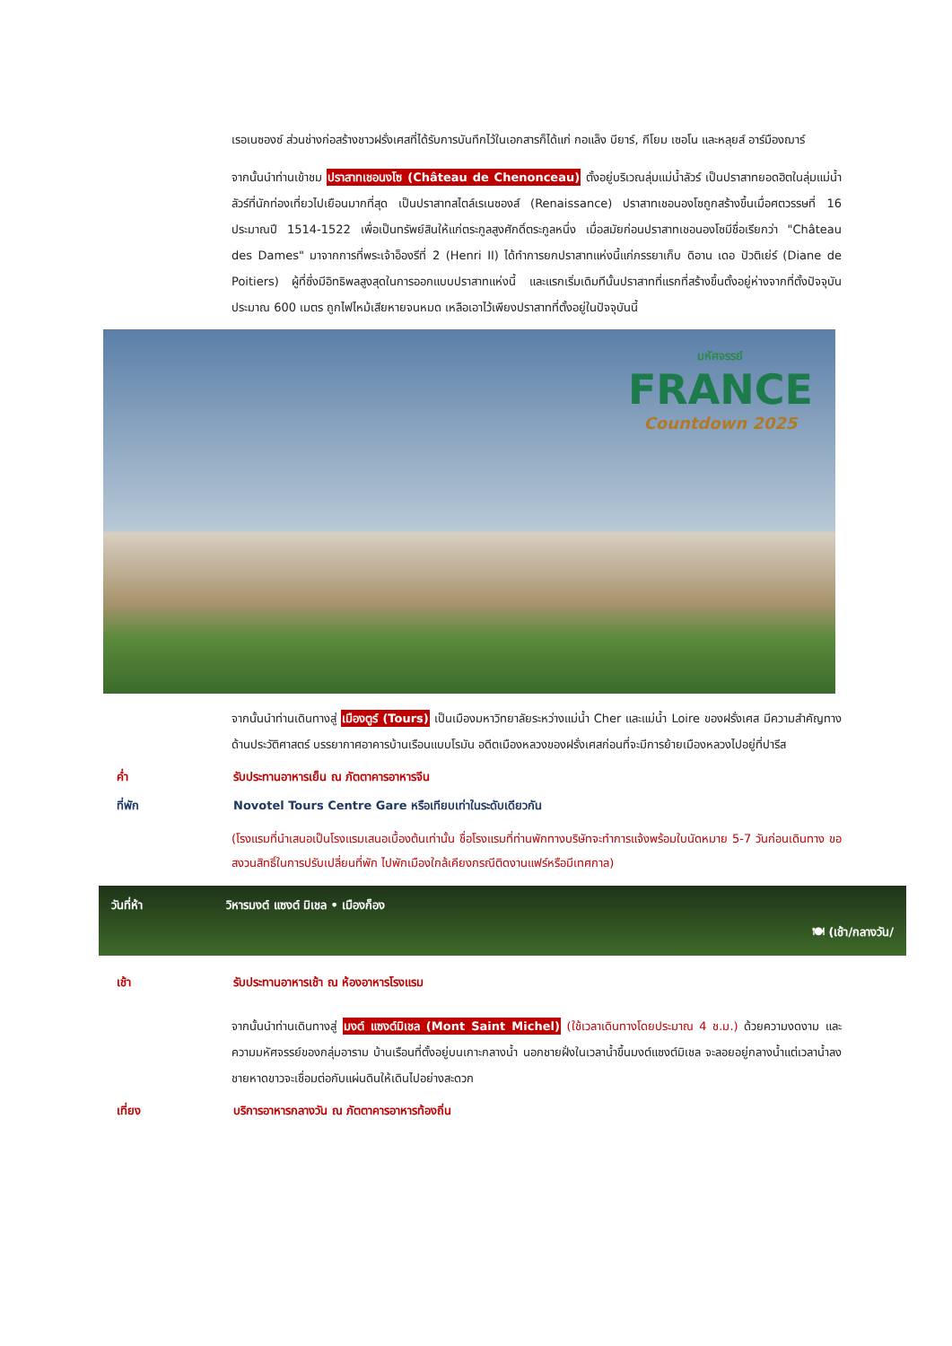เรอเนซองซ์ ส่วนช่างก่อสร้างชาวฝรั่งเศสที่ได้รับการบันทึกไว้ในเอกสารก็ได้แก่ กอแล็ง บียาร์, กีโยม เซอโน และหลุยส์ อาร์มืองฌาร์
จากนั้นนำท่านเข้าชม ปราสาทเชอนงโซ (Château de Chenonceau) ตั้งอยู่บริเวณลุ่มแม่น้ำลัวร์ เป็นปราสาทยอดฮิตในลุ่มแม่น้ำลัวร์ที่นักท่องเที่ยวไปเยือนมากที่สุด เป็นปราสาทสไตล์เรเนซองส์ (Renaissance) ปราสาทเชอนองโซถูกสร้างขึ้นเมื่อศตวรรษที่ 16 ประมาณปี 1514-1522 เพื่อเป็นทรัพย์สินให้แก่ตระกูลสูงศักดิ์ตระกูลหนึ่ง เมื่อสมัยก่อนปราสาทเชอนองโซมีชื่อเรียกว่า "Château des Dames" มาจากการที่พระเจ้าอ็องรีที่ 2 (Henri II) ได้ทำการยกปราสาทแห่งนี้แก่ภรรยาเก็บ ดิอาน เดอ ปัวติเย่ร์ (Diane de Poitiers) ผู้ที่ซึ่งมีอิทธิพลสูงสุดในการออกแบบปราสาทแห่งนี้ และแรกเริ่มเดิมทีนั้นปราสาทที่แรกที่สร้างขึ้นตั้งอยู่ห่างจากที่ตั้งปัจจุบันประมาณ 600 เมตร ถูกไฟไหม้เสียหายจนหมด เหลือเอาไว้เพียงปราสาทที่ตั้งอยู่ในปัจจุบันนี้
มหัศจรรย์
FRANCE
Countdown 2025
จากนั้นนำท่านเดินทางสู่ เมืองตูร์ (Tours) เป็นเมืองมหาวิทยาลัยระหว่างแม่น้ำ Cher และแม่น้ำ Loire ของฝรั่งเศส มีความสำคัญทางด้านประวัติศาสตร์ บรรยากาศอาคารบ้านเรือนแบบโรมัน อดีตเมืองหลวงของฝรั่งเศสก่อนที่จะมีการย้ายเมืองหลวงไปอยู่ที่ปารีส
ค่ำ รับประทานอาหารเย็น ณ ภัตตาคารอาหารจีน
ที่พัก Novotel Tours Centre Gare หรือเทียบเท่าในระดับเดียวกัน
(โรงแรมที่นำเสนอเป็นโรงแรมเสนอเบื้องต้นเท่านั้น ชื่อโรงแรมที่ท่านพักทางบริษัทจะทำการแจ้งพร้อมใบนัดหมาย 5-7 วันก่อนเดินทาง ขอสงวนสิทธิ์ในการปรับเปลี่ยนที่พัก ไปพักเมืองใกล้เคียงกรณีติดงานแฟร์หรือมีเทศกาล)
วันที่ห้า วิหารมงต์ แซงต์ มิเชล • เมืองก็อง
🍽 (เช้า/กลางวัน/
เช้า รับประทานอาหารเช้า ณ ห้องอาหารโรงแรม
จากนั้นนำท่านเดินทางสู่ มงต์ แซงต์มิเชล (Mont Saint Michel) (ใช้เวลาเดินทางโดยประมาณ 4 ช.ม.) ด้วยความงดงาม และความมหัศจรรย์ของกลุ่มอาราม บ้านเรือนที่ตั้งอยู่บนเกาะกลางน้ำ นอกชายฝั่งในเวลาน้ำขึ้นมงต์แซงต์มิเชล จะลอยอยู่กลางน้ำแต่เวลาน้ำลงชายหาดขาวจะเชื่อมต่อกับแผ่นดินให้เดินไปอย่างสะดวก
เที่ยง บริการอาหารกลางวัน ณ ภัตตาคารอาหารท้องถิ่น